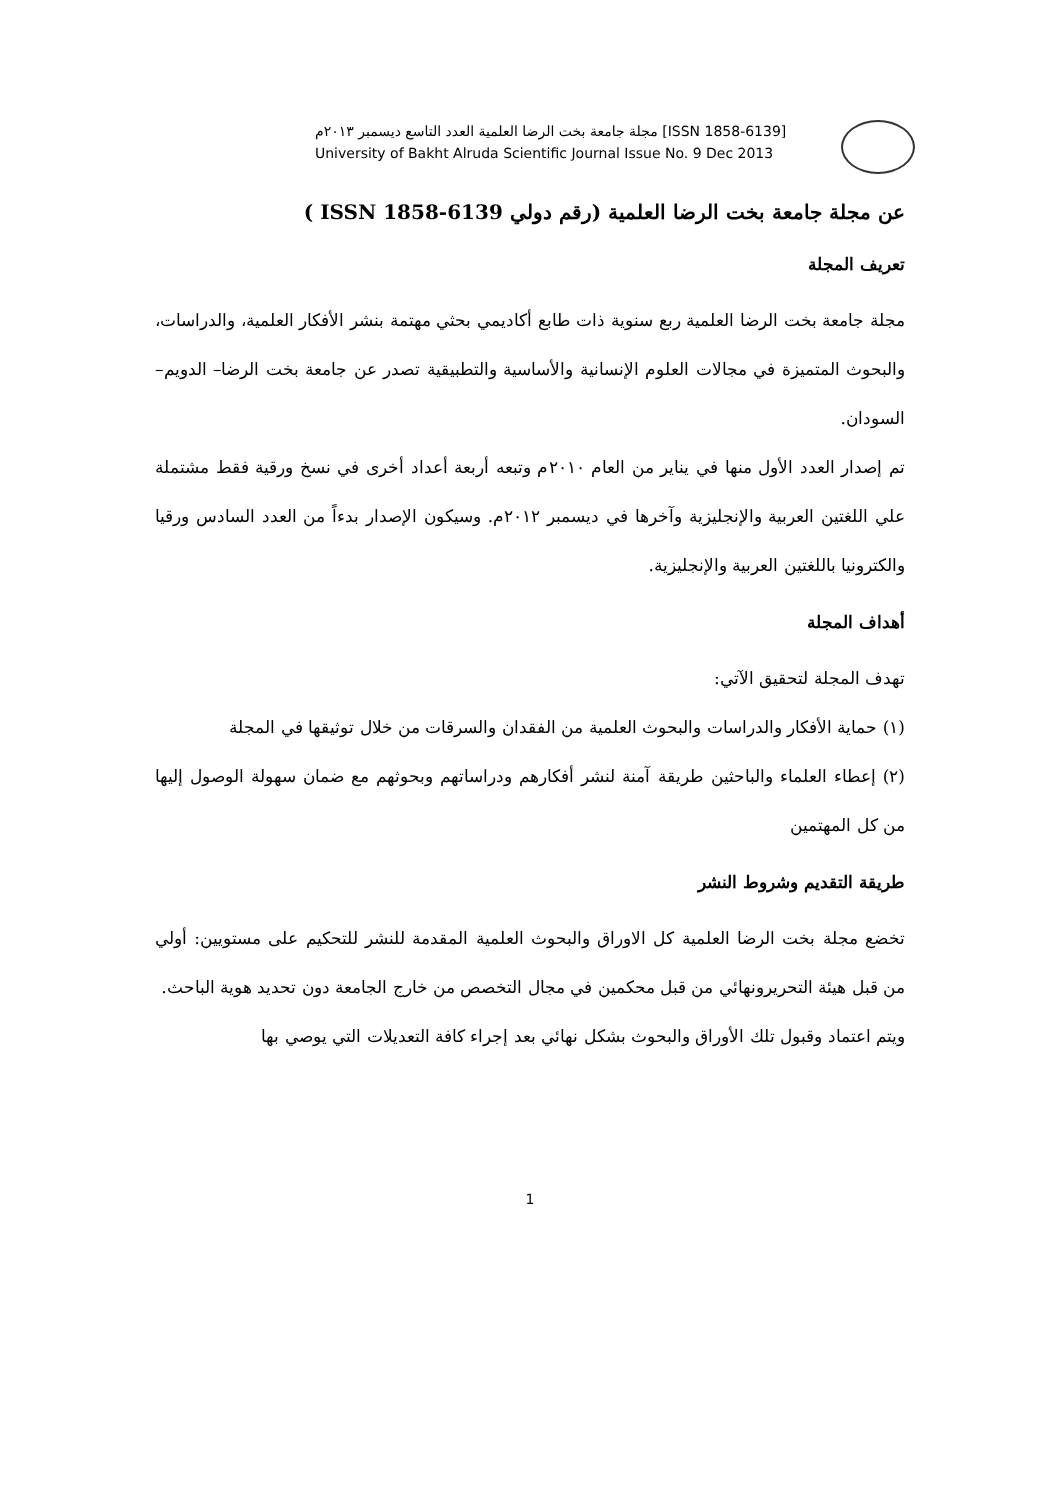مجلة جامعة بخت الرضا العلمية العدد التاسع ديسمبر ٢٠١٣م [ISSN 1858-6139]
University of Bakht Alruda Scientific Journal Issue No. 9 Dec 2013
عن مجلة جامعة بخت الرضا العلمية (رقم دولي ISSN 1858-6139 )
تعريف المجلة
مجلة جامعة بخت الرضا العلمية ربع سنوية ذات طابع أكاديمي بحثي مهتمة بنشر الأفكار العلمية، والدراسات، والبحوث المتميزة في مجالات العلوم الإنسانية والأساسية والتطبيقية تصدر عن جامعة بخت الرضا– الدويم– السودان.
تم إصدار العدد الأول منها في يناير من العام ٢٠١٠م وتبعه أربعة أعداد أخرى في نسخ ورقية فقط مشتملة علي اللغتين العربية والإنجليزية وآخرها في ديسمبر ٢٠١٢م. وسيكون الإصدار بدءاً من العدد السادس ورقيا والكترونيا باللغتين العربية والإنجليزية.
أهداف المجلة
تهدف المجلة لتحقيق الآتي:
(١) حماية الأفكار والدراسات والبحوث العلمية من الفقدان والسرقات من خلال توثيقها في المجلة
(٢) إعطاء العلماء والباحثين طريقة آمنة لنشر أفكارهم ودراساتهم وبحوثهم مع ضمان سهولة الوصول إليها من كل المهتمين
طريقة التقديم وشروط النشر
تخضع مجلة بخت الرضا العلمية كل الاوراق والبحوث العلمية المقدمة للنشر للتحكيم على مستويين: أولي من قبل هيئة التحريرونهائي من قبل محكمين في مجال التخصص من خارج الجامعة دون تحديد هوية الباحث.
ويتم اعتماد وقبول تلك الأوراق والبحوث بشكل نهائي بعد إجراء كافة التعديلات التي يوصي بها
1